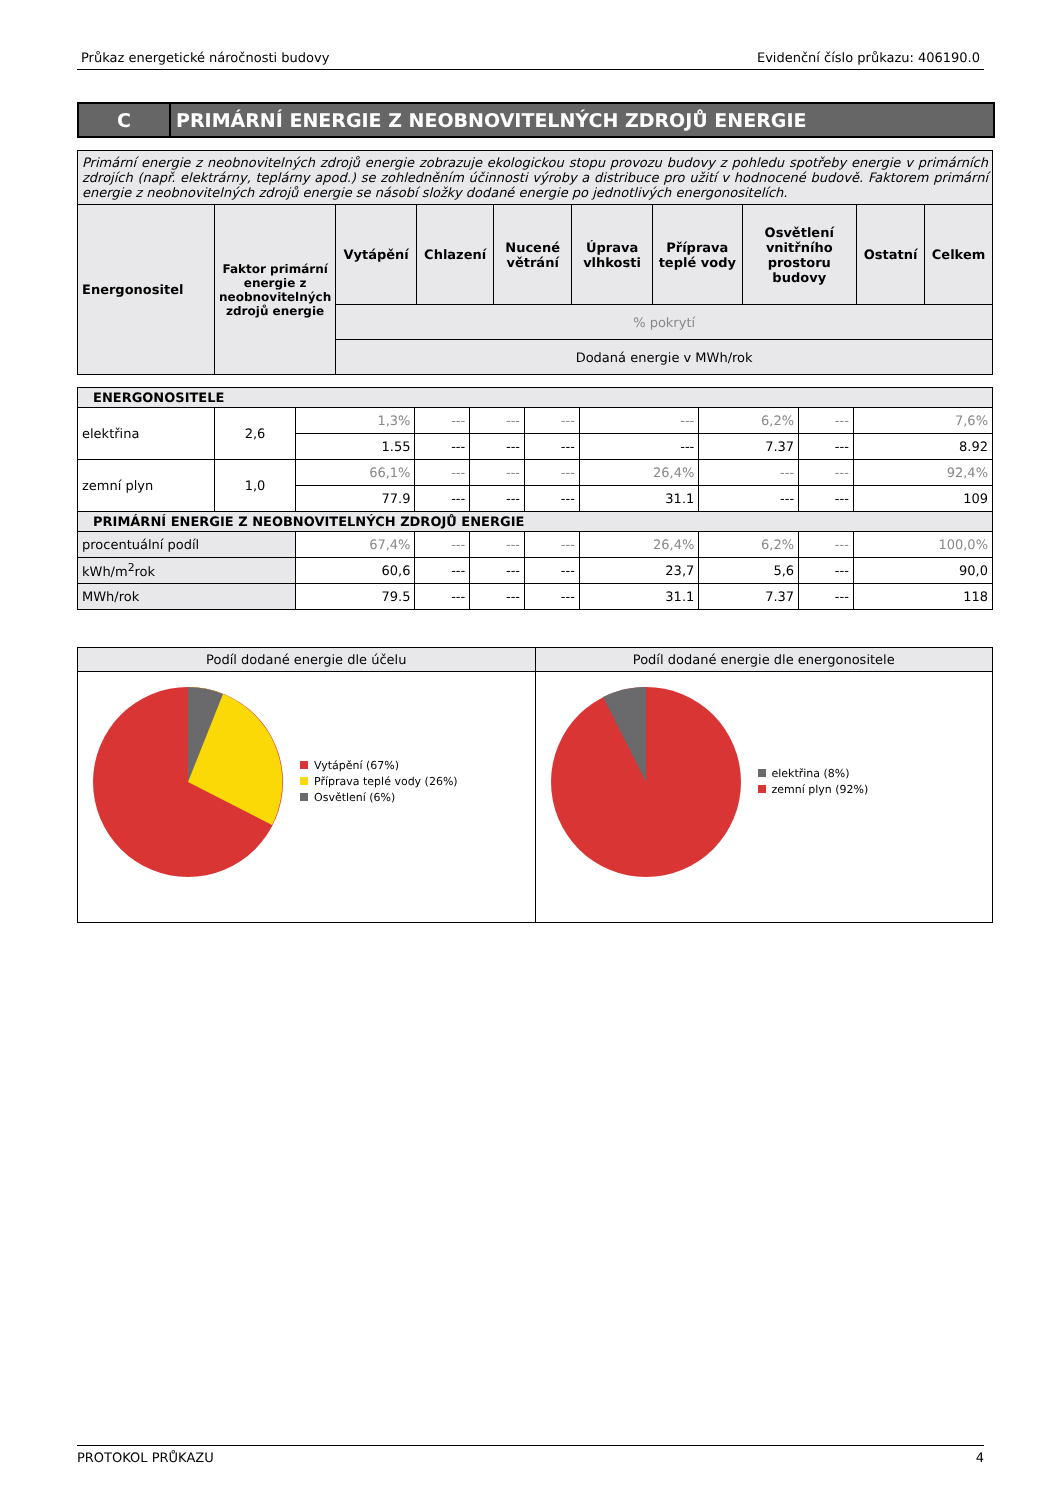Průkaz energetické náročnosti budovy Evidenční číslo průkazu: 406190.0
C PRIMÁRNÍ ENERGIE Z NEOBNOVITELNÝCH ZDROJŮ ENERGIE
| Primární energie z neobnovitelných zdrojů energie zobrazuje ekologickou stopu provozu budovy z pohledu spotřeby energie v primárních zdrojích (např. elektrárny, teplárny apod.) se zohledněním účinnosti výroby a distribuce pro užití v hodnocené budově. Faktorem primární energie z neobnovitelných zdrojů energie se násobí složky dodané energie po jednotlivých energonositelích. | | | | | | | | | |
| Energonositel | Faktor primární energie z neobnovitelných zdrojů energie | Vytápění | Chlazení | Nucené větrání | Úprava vlhkosti | Příprava teplé vody | Osvětlení vnitřního prostoru budovy | Ostatní | Celkem |
| | | % pokrytí | | | | | | | |
| | | Dodaná energie v MWh/rok | | | | | | | |
| ENERGONOSITELE | | | | | | | | | |
| elektřina | 2,6 | 1,3% | --- | --- | --- | --- | 6,2% | --- | 7,6% |
| | | 1.55 | --- | --- | --- | --- | 7.37 | --- | 8.92 |
| zemní plyn | 1,0 | 66,1% | --- | --- | --- | 26,4% | --- | --- | 92,4% |
| | | 77.9 | --- | --- | --- | 31.1 | --- | --- | 109 |
| PRIMÁRNÍ ENERGIE Z NEOBNOVITELNÝCH ZDROJŮ ENERGIE | | | | | | | | | |
| procentuální podíl | | 67,4% | --- | --- | --- | 26,4% | 6,2% | --- | 100,0% |
| kWh/m<sup>2</sup>rok | | 60,6 | --- | --- | --- | 23,7 | 5,6 | --- | 90,0 |
| MWh/rok | | 79.5 | --- | --- | --- | 31.1 | 7.37 | --- | 118 |
Podíl dodané energie dle účelu
Vytápění (67%)
Příprava teplé vody (26%)
Osvětlení (6%)
Podíl dodané energie dle energonositele
elektřina (8%)
zemní plyn (92%)
PROTOKOL PRŮKAZU 4